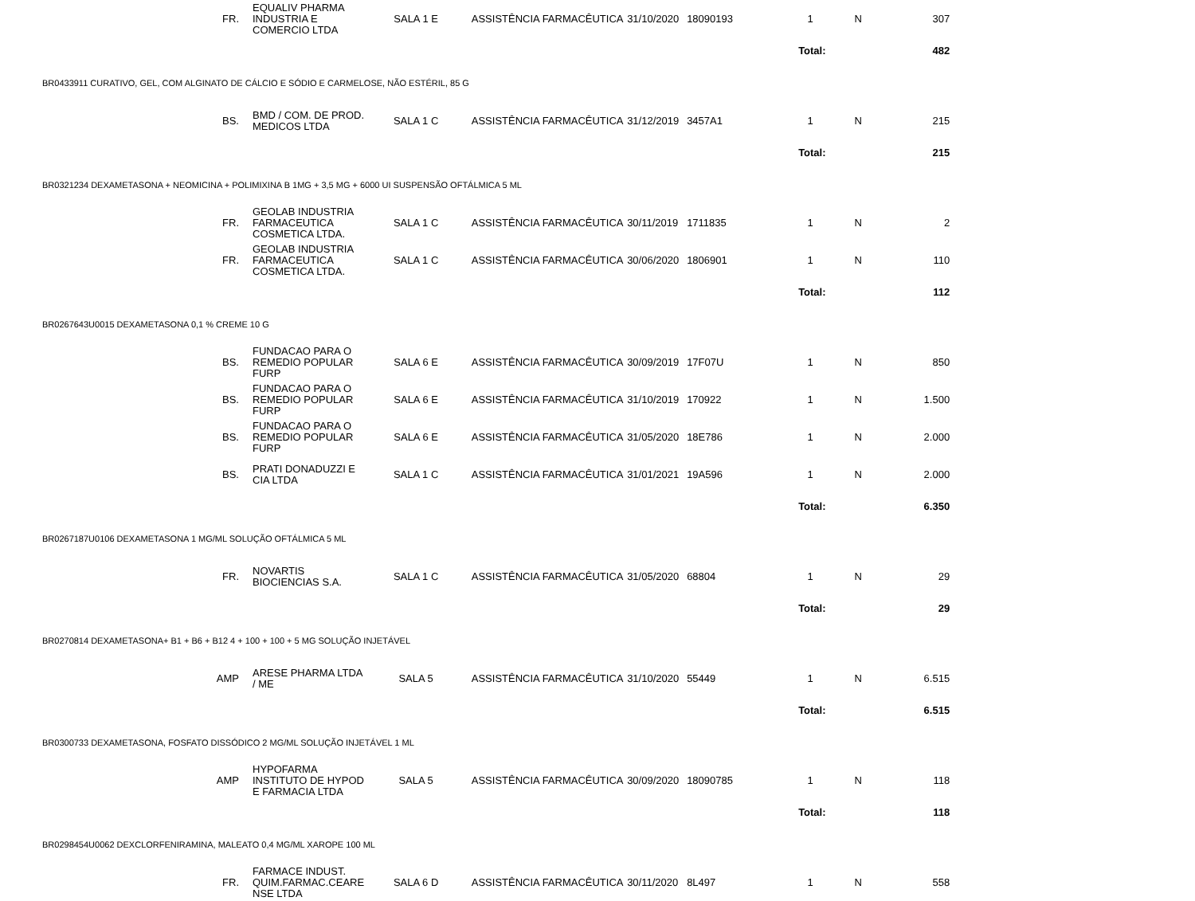| FR. | EQUALIV PHARMA INDUSTRIA E COMERCIO LTDA | SALA 1 E | ASSISTÊNCIA FARMACÊUTICA | 31/10/2020 | 18090193 | 1 | N | 307 |
| | | | | | | Total: | | 482 |
| BR0433911 CURATIVO, GEL, COM ALGINATO DE CÁLCIO E SÓDIO E CARMELOSE, NÃO ESTÉRIL, 85 G | | | | | | | | |
| BS. | BMD / COM. DE PROD. MEDICOS LTDA | SALA 1 C | ASSISTÊNCIA FARMACÊUTICA | 31/12/2019 | 3457A1 | 1 | N | 215 |
| | | | | | | Total: | | 215 |
| BR0321234 DEXAMETASONA + NEOMICINA + POLIMIXINA B 1MG + 3,5 MG + 6000 UI SUSPENSÃO OFTÁLMICA 5 ML | | | | | | | | |
| FR. | GEOLAB INDUSTRIA FARMACEUTICA COSMETICA LTDA. | SALA 1 C | ASSISTÊNCIA FARMACÊUTICA | 30/11/2019 | 1711835 | 1 | N | 2 |
| FR. | GEOLAB INDUSTRIA FARMACEUTICA COSMETICA LTDA. | SALA 1 C | ASSISTÊNCIA FARMACÊUTICA | 30/06/2020 | 1806901 | 1 | N | 110 |
| | | | | | | Total: | | 112 |
| BR0267643U0015 DEXAMETASONA 0,1 % CREME 10 G | | | | | | | | |
| BS. | FUNDACAO PARA O REMEDIO POPULAR FURP | SALA 6 E | ASSISTÊNCIA FARMACÊUTICA | 30/09/2019 | 17F07U | 1 | N | 850 |
| BS. | FUNDACAO PARA O REMEDIO POPULAR FURP | SALA 6 E | ASSISTÊNCIA FARMACÊUTICA | 31/10/2019 | 170922 | 1 | N | 1.500 |
| BS. | FUNDACAO PARA O REMEDIO POPULAR FURP | SALA 6 E | ASSISTÊNCIA FARMACÊUTICA | 31/05/2020 | 18E786 | 1 | N | 2.000 |
| BS. | PRATI DONADUZZI E CIA LTDA | SALA 1 C | ASSISTÊNCIA FARMACÊUTICA | 31/01/2021 | 19A596 | 1 | N | 2.000 |
| | | | | | | Total: | | 6.350 |
| BR0267187U0106 DEXAMETASONA 1 MG/ML SOLUÇÃO OFTÁLMICA 5 ML | | | | | | | | |
| FR. | NOVARTIS BIOCIENCIAS S.A. | SALA 1 C | ASSISTÊNCIA FARMACÊUTICA | 31/05/2020 | 68804 | 1 | N | 29 |
| | | | | | | Total: | | 29 |
| BR0270814 DEXAMETASONA+ B1 + B6 + B12 4 + 100 + 100 + 5 MG SOLUÇÃO INJETÁVEL | | | | | | | | |
| AMP | ARESE PHARMA LTDA / ME | SALA 5 | ASSISTÊNCIA FARMACÊUTICA | 31/10/2020 | 55449 | 1 | N | 6.515 |
| | | | | | | Total: | | 6.515 |
| BR0300733 DEXAMETASONA, FOSFATO DISSÓDICO 2 MG/ML SOLUÇÃO INJETÁVEL 1 ML | | | | | | | | |
| AMP | HYPOFARMA INSTITUTO DE HYPOD E FARMACIA LTDA | SALA 5 | ASSISTÊNCIA FARMACÊUTICA | 30/09/2020 | 18090785 | 1 | N | 118 |
| | | | | | | Total: | | 118 |
| BR0298454U0062 DEXCLORFENIRAMINA, MALEATO 0,4 MG/ML XAROPE 100 ML | | | | | | | | |
| FR. | FARMACE INDUST. QUIM.FARMAC.CEARE NSE LTDA | SALA 6 D | ASSISTÊNCIA FARMACÊUTICA | 30/11/2020 | 8L497 | 1 | N | 558 |